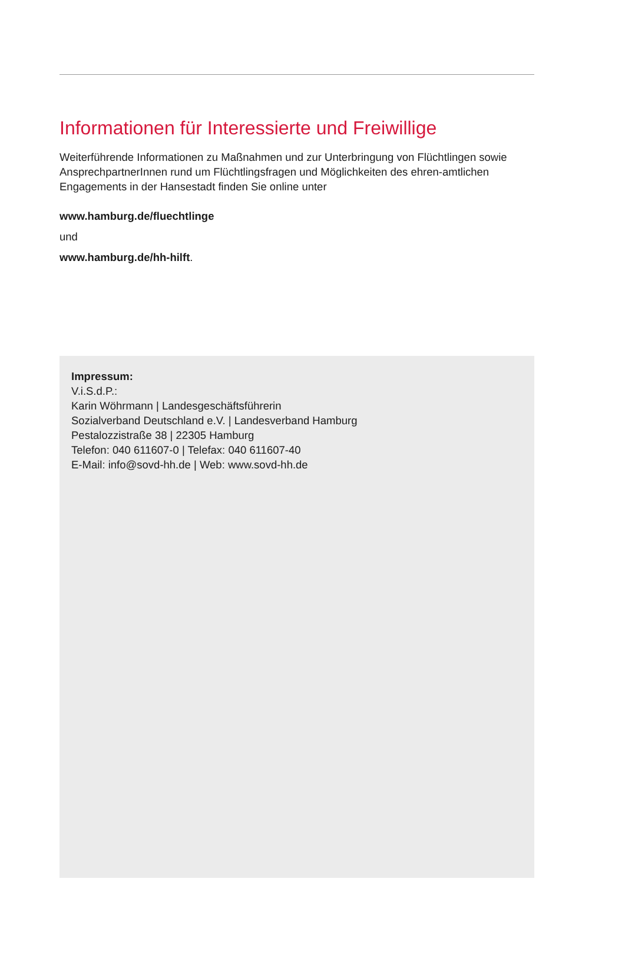Informationen für Interessierte und Freiwillige
Weiterführende Informationen zu Maßnahmen und zur Unterbringung von Flüchtlingen sowie AnsprechpartnerInnen rund um Flüchtlingsfragen und Möglichkeiten des ehren-amtlichen Engagements in der Hansestadt finden Sie online unter
www.hamburg.de/fluechtlinge
und
www.hamburg.de/hh-hilft.
Impressum:
V.i.S.d.P.:
Karin Wöhrmann | Landesgeschäftsführerin
Sozialverband Deutschland e.V. | Landesverband Hamburg
Pestalozzistraße 38 | 22305 Hamburg
Telefon: 040 611607-0 | Telefax: 040 611607-40
E-Mail: info@sovd-hh.de | Web: www.sovd-hh.de